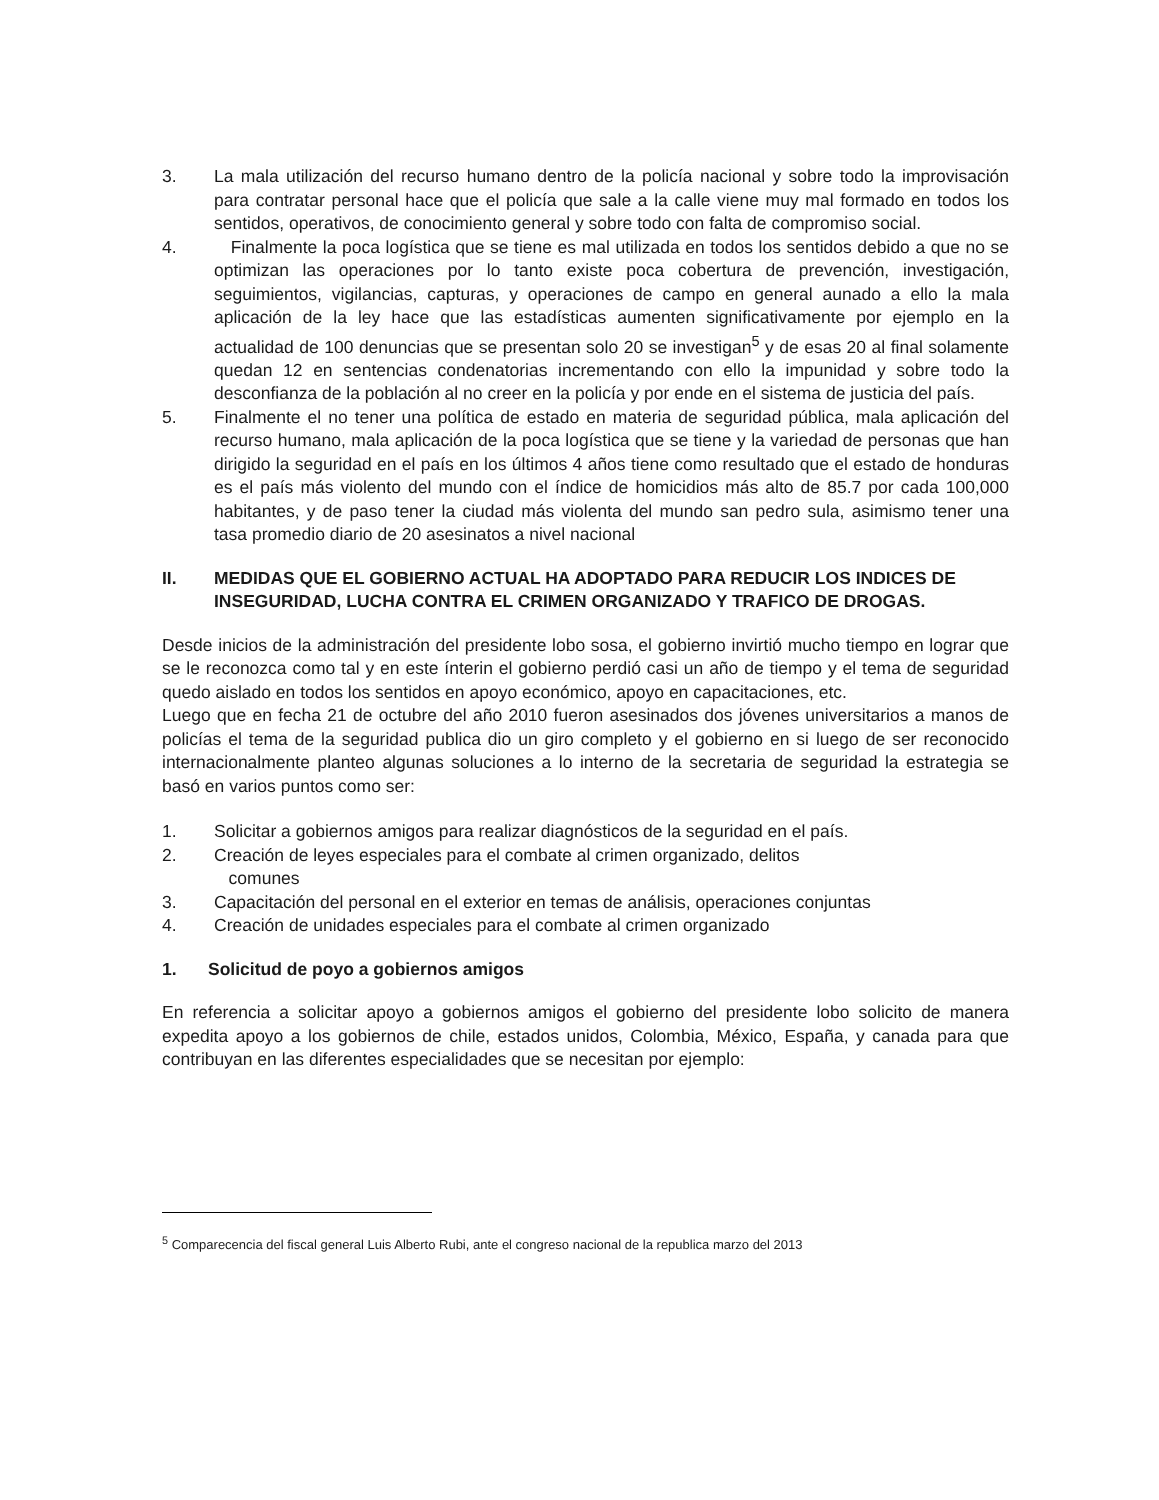3. La mala utilización del recurso humano dentro de la policía nacional y sobre todo la improvisación para contratar personal hace que el policía que sale a la calle viene muy mal formado en todos los sentidos, operativos, de conocimiento general y sobre todo con falta de compromiso social.
4. Finalmente la poca logística que se tiene es mal utilizada en todos los sentidos debido a que no se optimizan las operaciones por lo tanto existe poca cobertura de prevención, investigación, seguimientos, vigilancias, capturas, y operaciones de campo en general aunado a ello la mala aplicación de la ley hace que las estadísticas aumenten significativamente por ejemplo en la actualidad de 100 denuncias que se presentan solo 20 se investigan<sup>5</sup> y de esas 20 al final solamente quedan 12 en sentencias condenatorias incrementando con ello la impunidad y sobre todo la desconfianza de la población al no creer en la policía y por ende en el sistema de justicia del país.
5. Finalmente el no tener una política de estado en materia de seguridad pública, mala aplicación del recurso humano, mala aplicación de la poca logística que se tiene y la variedad de personas que han dirigido la seguridad en el país en los últimos 4 años tiene como resultado que el estado de honduras es el país más violento del mundo con el índice de homicidios más alto de 85.7 por cada 100,000 habitantes, y de paso tener la ciudad más violenta del mundo san pedro sula, asimismo tener una tasa promedio diario de 20 asesinatos a nivel nacional
II. MEDIDAS QUE EL GOBIERNO ACTUAL HA ADOPTADO PARA REDUCIR LOS INDICES DE INSEGURIDAD, LUCHA CONTRA EL CRIMEN ORGANIZADO Y TRAFICO DE DROGAS.
Desde inicios de la administración del presidente lobo sosa, el gobierno invirtió mucho tiempo en lograr que se le reconozca como tal y en este ínterin el gobierno perdió casi un año de tiempo y el tema de seguridad quedo aislado en todos los sentidos en apoyo económico, apoyo en capacitaciones, etc.
Luego que en fecha 21 de octubre del año 2010 fueron asesinados dos jóvenes universitarios a manos de policías el tema de la seguridad publica dio un giro completo y el gobierno en si luego de ser reconocido internacionalmente planteo algunas soluciones a lo interno de la secretaria de seguridad la estrategia se basó en varios puntos como ser:
1. Solicitar a gobiernos amigos para realizar diagnósticos de la seguridad en el país.
2. Creación de leyes especiales para el combate al crimen organizado, delitos
comunes
3. Capacitación del personal en el exterior en temas de análisis, operaciones conjuntas
4. Creación de unidades especiales para el combate al crimen organizado
1. Solicitud de poyo a gobiernos amigos
En referencia a solicitar apoyo a gobiernos amigos el gobierno del presidente lobo solicito de manera expedita apoyo a los gobiernos de chile, estados unidos, Colombia, México, España, y canada para que contribuyan en las diferentes especialidades que se necesitan por ejemplo:
<sup>5</sup> Comparecencia del fiscal general Luis Alberto Rubi, ante el congreso nacional de la republica marzo del 2013